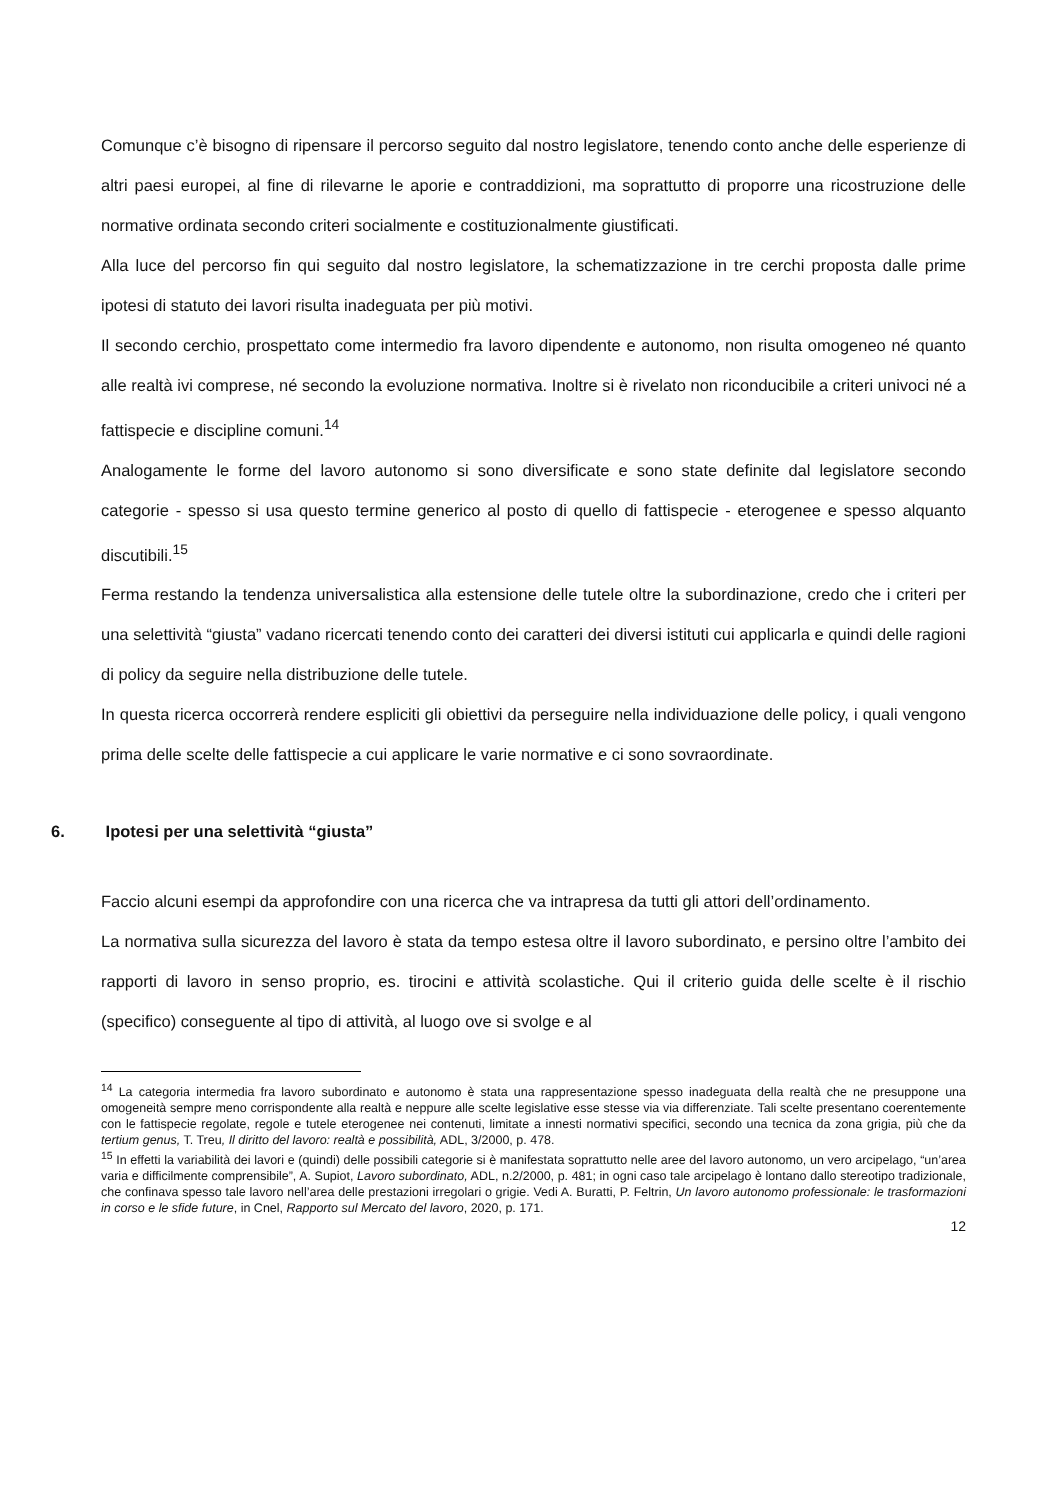Comunque c’è bisogno di ripensare il percorso seguito dal nostro legislatore, tenendo conto anche delle esperienze di altri paesi europei, al fine di rilevarne le aporie e contraddizioni, ma soprattutto di proporre una ricostruzione delle normative ordinata secondo criteri socialmente e costituzionalmente giustificati.
Alla luce del percorso fin qui seguito dal nostro legislatore, la schematizzazione in tre cerchi proposta dalle prime ipotesi di statuto dei lavori risulta inadeguata per più motivi.
Il secondo cerchio, prospettato come intermedio fra lavoro dipendente e autonomo, non risulta omogeneo né quanto alle realtà ivi comprese, né secondo la evoluzione normativa. Inoltre si è rivelato non riconducibile a criteri univoci né a fattispecie e discipline comuni.<sup>14</sup>
Analogamente le forme del lavoro autonomo si sono diversificate e sono state definite dal legislatore secondo categorie - spesso si usa questo termine generico al posto di quello di fattispecie - eterogenee e spesso alquanto discutibili.<sup>15</sup>
Ferma restando la tendenza universalistica alla estensione delle tutele oltre la subordinazione, credo che i criteri per una selettività “giusta” vadano ricercati tenendo conto dei caratteri dei diversi istituti cui applicarla e quindi delle ragioni di policy da seguire nella distribuzione delle tutele.
In questa ricerca occorrerà rendere espliciti gli obiettivi da perseguire nella individuazione delle policy, i quali vengono prima delle scelte delle fattispecie a cui applicare le varie normative e ci sono sovraordinate.
6. Ipotesi per una selettività “giusta”
Faccio alcuni esempi da approfondire con una ricerca che va intrapresa da tutti gli attori dell’ordinamento.
La normativa sulla sicurezza del lavoro è stata da tempo estesa oltre il lavoro subordinato, e persino oltre l’ambito dei rapporti di lavoro in senso proprio, es. tirocini e attività scolastiche. Qui il criterio guida delle scelte è il rischio (specifico) conseguente al tipo di attività, al luogo ove si svolge e al
<sup>14</sup> La categoria intermedia fra lavoro subordinato e autonomo è stata una rappresentazione spesso inadeguata della realtà che ne presuppone una omogeneità sempre meno corrispondente alla realtà e neppure alle scelte legislative esse stesse via via differenziate. Tali scelte presentano coerentemente con le fattispecie regolate, regole e tutele eterogenee nei contenuti, limitate a innesti normativi specifici, secondo una tecnica da zona grigia, più che da tertium genus, T. Treu, Il diritto del lavoro: realtà e possibilità, ADL, 3/2000, p. 478.
<sup>15</sup> In effetti la variabilità dei lavori e (quindi) delle possibili categorie si è manifestata soprattutto nelle aree del lavoro autonomo, un vero arcipelago, “un’area varia e difficilmente comprensibile”, A. Supiot, Lavoro subordinato, ADL, n.2/2000, p. 481; in ogni caso tale arcipelago è lontano dallo stereotipo tradizionale, che confinava spesso tale lavoro nell’area delle prestazioni irregolari o grigie. Vedi A. Buratti, P. Feltrin, Un lavoro autonomo professionale: le trasformazioni in corso e le sfide future, in Cnel, Rapporto sul Mercato del lavoro, 2020, p. 171.
12